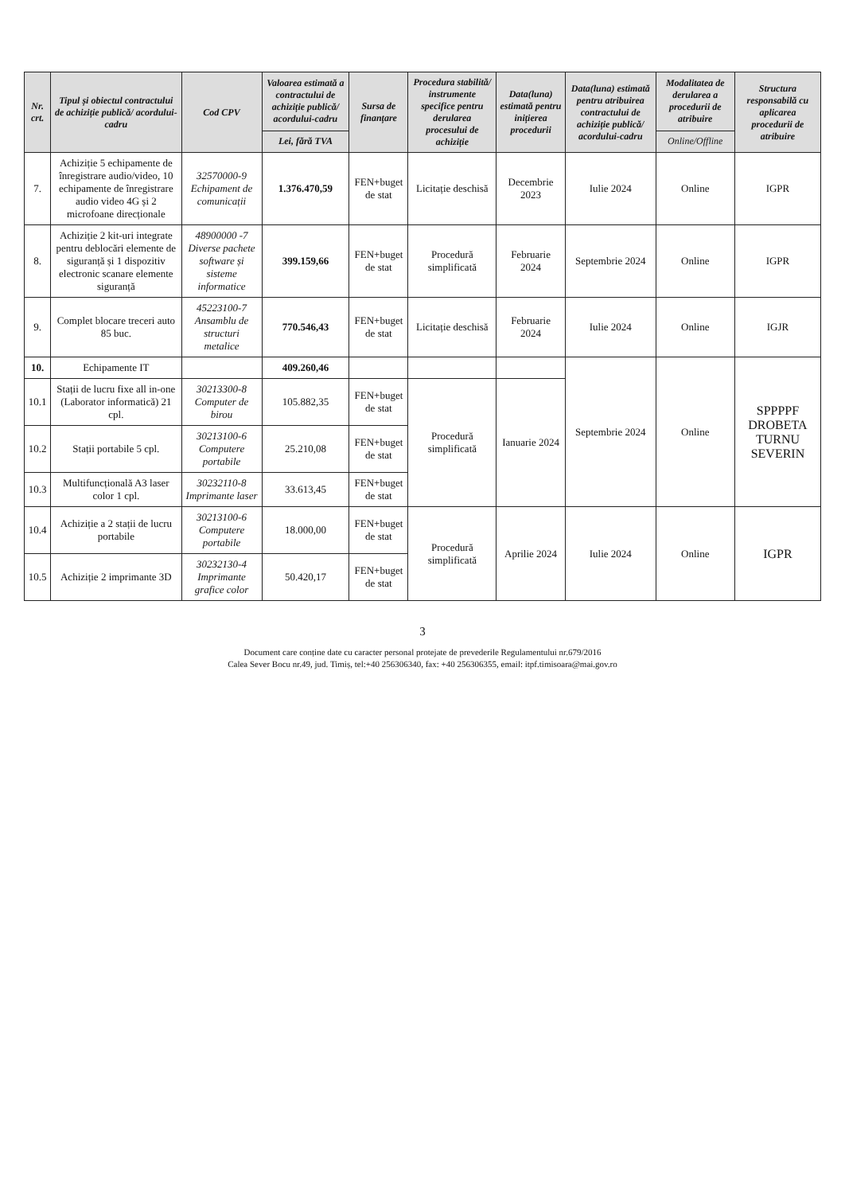| Nr. crt. | Tipul și obiectul contractului de achiziție publică/ acordului-cadru | Cod CPV | Valoarea estimată a contractului de achiziție publică/ acordului-cadru | Sursa de finanțare | Procedura stabilită/ instrumente specifice pentru derularea procesului de achiziție | Data(luna) estimată pentru inițierea procedurii | Data(luna) estimată pentru atribuirea contractului de achiziție publică/ acordului-cadru | Modalitatea de derularea a procedurii de atribuire | Structura responsabilă cu aplicarea procedurii de atribuire |
| --- | --- | --- | --- | --- | --- | --- | --- | --- | --- |
| | | | Lei, fără TVA | | | | | Online/Offline | |
| 7. | Achiziție 5 echipamente de înregistrare audio/video, 10 echipamente de înregistrare audio video 4G și 2 microfoane direcționale | 32570000-9 Echipament de comunicații | 1.376.470,59 | FEN+buget de stat | Licitație deschisă | Decembrie 2023 | Iulie 2024 | Online | IGPR |
| 8. | Achiziție 2 kit-uri integrate pentru deblocări elemente de siguranță și 1 dispozitiv electronic scanare elemente siguranță | 48900000 -7 Diverse pachete software și sisteme informatice | 399.159,66 | FEN+buget de stat | Procedură simplificată | Februarie 2024 | Septembrie 2024 | Online | IGPR |
| 9. | Complet blocare treceri auto 85 buc. | 45223100-7 Ansamblu de structuri metalice | 770.546,43 | FEN+buget de stat | Licitație deschisă | Februarie 2024 | Iulie 2024 | Online | IGJR |
| 10. | Echipamente IT | | 409.260,46 | | | | Septembrie 2024 | Online | SPPPPF DROBETA TURNU SEVERIN |
| 10.1 | Stații de lucru fixe all in-one (Laborator informatică) 21 cpl. | 30213300-8 Computer de birou | 105.882,35 | FEN+buget de stat | Procedură simplificată | Ianuarie 2024 | | | |
| 10.2 | Stații portabile 5 cpl. | 30213100-6 Computere portabile | 25.210,08 | FEN+buget de stat | | | | | |
| 10.3 | Multifuncțională A3 laser color 1 cpl. | 30232110-8 Imprimante laser | 33.613,45 | FEN+buget de stat | | | | | |
| 10.4 | Achiziție a 2 stații de lucru portabile | 30213100-6 Computere portabile | 18.000,00 | FEN+buget de stat | Procedură simplificată | Aprilie 2024 | Iulie 2024 | Online | IGPR |
| 10.5 | Achiziție 2 imprimante 3D | 30232130-4 Imprimante grafice color | 50.420,17 | FEN+buget de stat | | | | | |
3
Document care conține date cu caracter personal protejate de prevederile Regulamentului nr.679/2016
Calea Sever Bocu nr.49, jud. Timiș, tel:+40 256306340, fax: +40 256306355, email: itpf.timisoara@mai.gov.ro